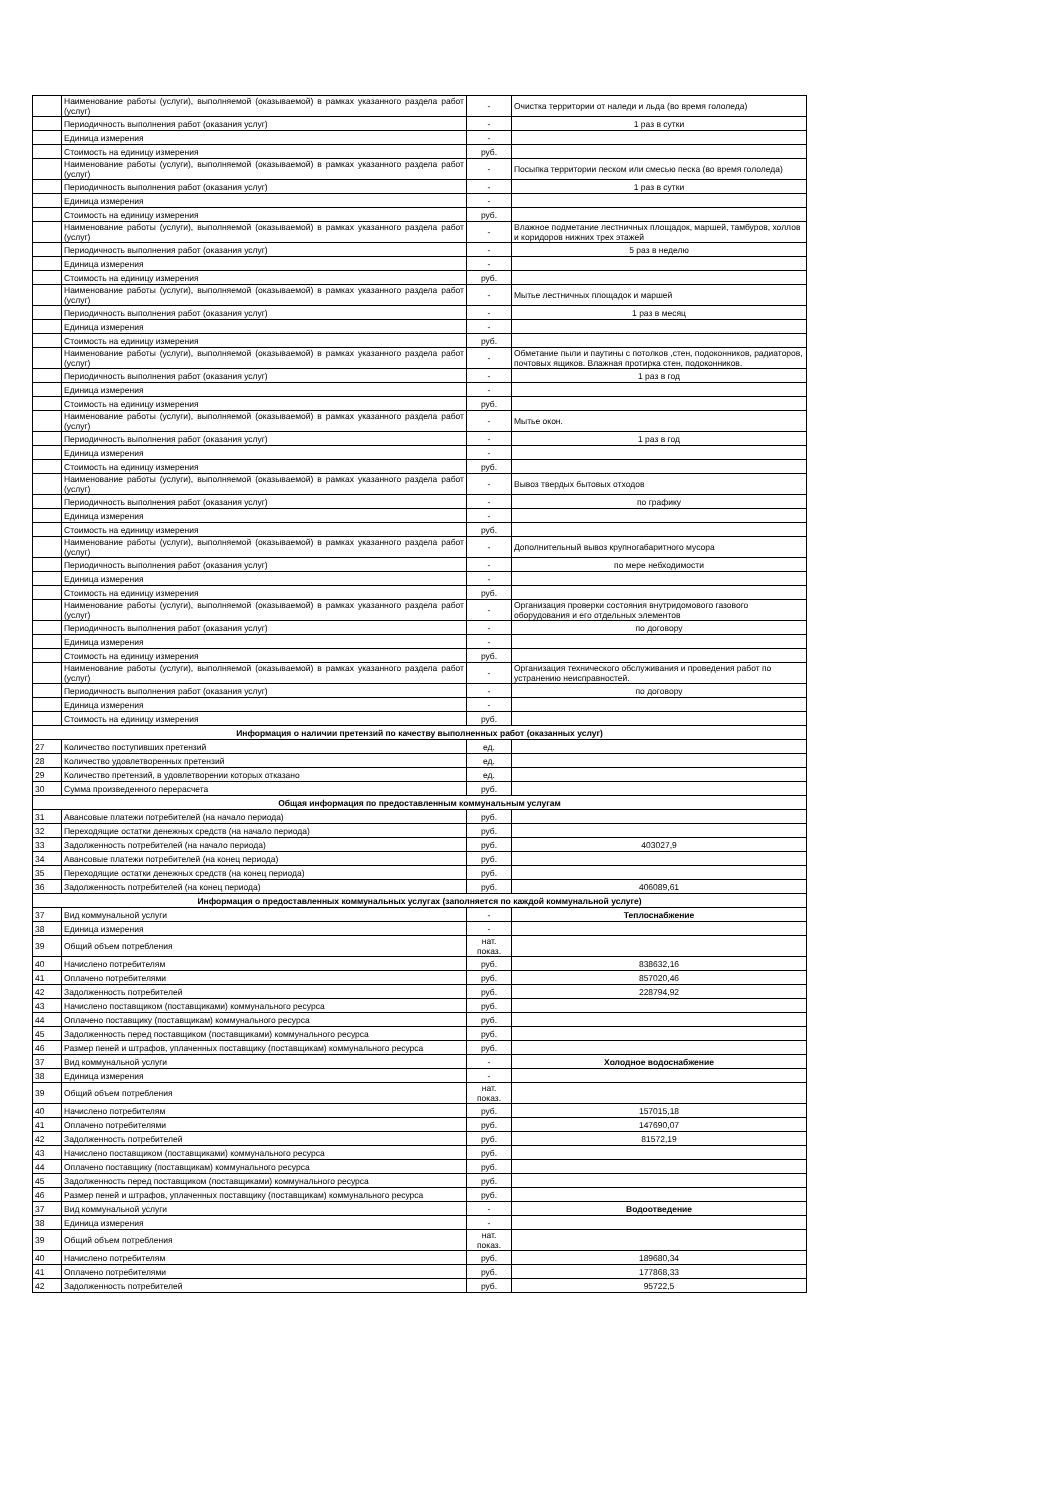| | Наименование работы (услуги), выполняемой (оказываемой) в рамках указанного раздела работ (услуг) | - | Очистка территории от наледи и льда (во время гололеда) |
| | Периодичность выполнения работ (оказания услуг) | - | 1 раз в сутки |
| | Единица измерения | - | |
| | Стоимость на единицу измерения | руб. | |
| | Наименование работы (услуги), выполняемой (оказываемой) в рамках указанного раздела работ (услуг) | - | Посыпка территории песком или смесью песка (во время гололеда) |
| | Периодичность выполнения работ (оказания услуг) | - | 1 раз в сутки |
| | Единица измерения | - | |
| | Стоимость на единицу измерения | руб. | |
| | Наименование работы (услуги), выполняемой (оказываемой) в рамках указанного раздела работ (услуг) | - | Влажное подметание лестничных площадок, маршей, тамбуров, холлов и коридоров нижних трех этажей |
| | Периодичность выполнения работ (оказания услуг) | - | 5 раз в неделю |
| | Единица измерения | - | |
| | Стоимость на единицу измерения | руб. | |
| | Наименование работы (услуги), выполняемой (оказываемой) в рамках указанного раздела работ (услуг) | - | Мытье лестничных площадок и маршей |
| | Периодичность выполнения работ (оказания услуг) | - | 1 раз в месяц |
| | Единица измерения | - | |
| | Стоимость на единицу измерения | руб. | |
| | Наименование работы (услуги), выполняемой (оказываемой) в рамках указанного раздела работ (услуг) | - | Обметание пыли и паутины с потолков ,стен, подоконников, радиаторов, почтовых ящиков. Влажная протирка стен, подоконников. |
| | Периодичность выполнения работ (оказания услуг) | - | 1 раз в год |
| | Единица измерения | - | |
| | Стоимость на единицу измерения | руб. | |
| | Наименование работы (услуги), выполняемой (оказываемой) в рамках указанного раздела работ (услуг) | - | Мытье окон. |
| | Периодичность выполнения работ (оказания услуг) | - | 1 раз в год |
| | Единица измерения | - | |
| | Стоимость на единицу измерения | руб. | |
| | Наименование работы (услуги), выполняемой (оказываемой) в рамках указанного раздела работ (услуг) | - | Вывоз твердых бытовых отходов |
| | Периодичность выполнения работ (оказания услуг) | - | по графику |
| | Единица измерения | - | |
| | Стоимость на единицу измерения | руб. | |
| | Наименование работы (услуги), выполняемой (оказываемой) в рамках указанного раздела работ (услуг) | - | Дополнительный вывоз крупногабаритного мусора |
| | Периодичность выполнения работ (оказания услуг) | - | по мере небходимости |
| | Единица измерения | - | |
| | Стоимость на единицу измерения | руб. | |
| | Наименование работы (услуги), выполняемой (оказываемой) в рамках указанного раздела работ (услуг) | - | Организация проверки состояния внутридомового газового оборудования и его отдельных элементов |
| | Периодичность выполнения работ (оказания услуг) | - | по договору |
| | Единица измерения | - | |
| | Стоимость на единицу измерения | руб. | |
| | Наименование работы (услуги), выполняемой (оказываемой) в рамках указанного раздела работ (услуг) | - | Организация технического обслуживания и проведения работ по устранению неисправностей. |
| | Периодичность выполнения работ (оказания услуг) | - | по договору |
| | Единица измерения | - | |
| | Стоимость на единицу измерения | руб. | |
| Информация о наличии претензий по качеству выполненных работ (оказанных услуг) | | | |
| 27 | Количество поступивших претензий | ед. | |
| 28 | Количество удовлетворенных претензий | ед. | |
| 29 | Количество претензий, в удовлетворении которых отказано | ед. | |
| 30 | Сумма произведенного перерасчета | руб. | |
| Общая информация по предоставленным коммунальным услугам | | | |
| 31 | Авансовые платежи потребителей (на начало периода) | руб. | |
| 32 | Переходящие остатки денежных средств (на начало периода) | руб. | |
| 33 | Задолженность потребителей (на начало периода) | руб. | 403027,9 |
| 34 | Авансовые платежи потребителей (на конец периода) | руб. | |
| 35 | Переходящие остатки денежных средств (на конец периода) | руб. | |
| 36 | Задолженность потребителей (на конец периода) | руб. | 406089,61 |
| Информация о предоставленных коммунальных услугах (заполняется по каждой коммунальной услуге) | | | |
| 37 | Вид коммунальной услуги | - | Теплоснабжение |
| 38 | Единица измерения | - | |
| 39 | Общий объем потребления | нат. показ. | |
| 40 | Начислено потребителям | руб. | 838632,16 |
| 41 | Оплачено потребителями | руб. | 857020,46 |
| 42 | Задолженность потребителей | руб. | 228794,92 |
| 43 | Начислено поставщиком (поставщиками) коммунального ресурса | руб. | |
| 44 | Оплачено поставщику (поставщикам) коммунального ресурса | руб. | |
| 45 | Задолженность перед поставщиком (поставщиками) коммунального ресурса | руб. | |
| 46 | Размер пеней и штрафов, уплаченных поставщику (поставщикам) коммунального ресурса | руб. | |
| 37 | Вид коммунальной услуги | - | Холодное водоснабжение |
| 38 | Единица измерения | - | |
| 39 | Общий объем потребления | нат. показ. | |
| 40 | Начислено потребителям | руб. | 157015,18 |
| 41 | Оплачено потребителями | руб. | 147690,07 |
| 42 | Задолженность потребителей | руб. | 81572,19 |
| 43 | Начислено поставщиком (поставщиками) коммунального ресурса | руб. | |
| 44 | Оплачено поставщику (поставщикам) коммунального ресурса | руб. | |
| 45 | Задолженность перед поставщиком (поставщиками) коммунального ресурса | руб. | |
| 46 | Размер пеней и штрафов, уплаченных поставщику (поставщикам) коммунального ресурса | руб. | |
| 37 | Вид коммунальной услуги | - | Водоотведение |
| 38 | Единица измерения | - | |
| 39 | Общий объем потребления | нат. показ. | |
| 40 | Начислено потребителям | руб. | 189680,34 |
| 41 | Оплачено потребителями | руб. | 177868,33 |
| 42 | Задолженность потребителей | руб. | 95722,5 |